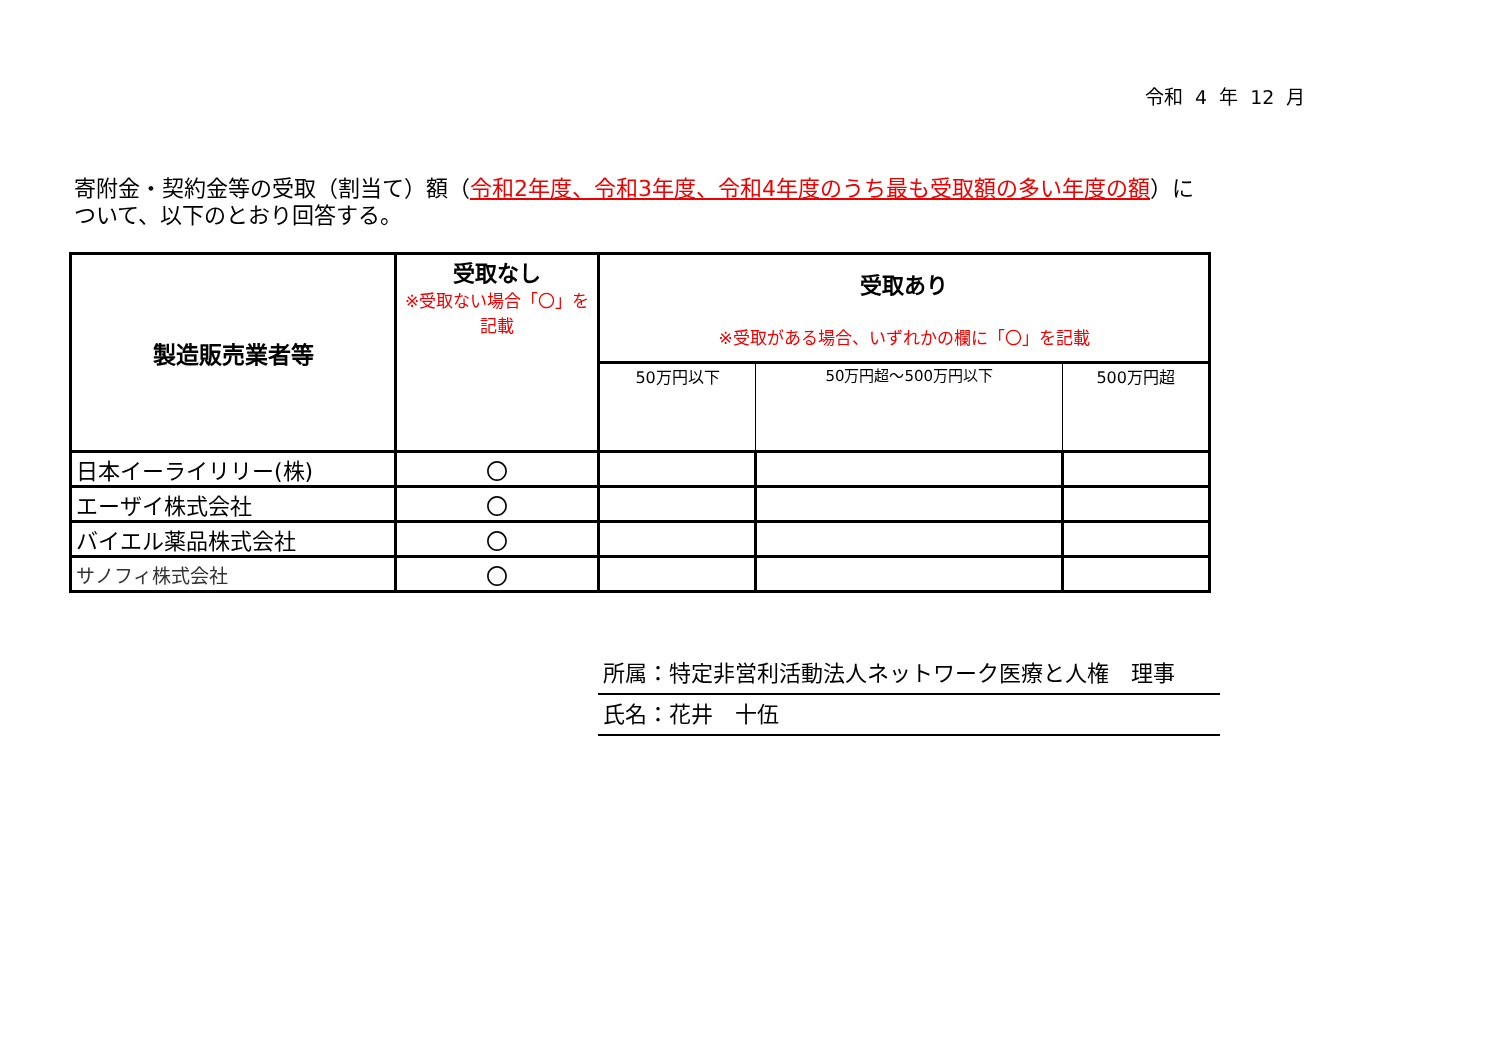令和 4 年 12 月
寄附金・契約金等の受取（割当て）額（令和2年度、令和3年度、令和4年度のうち最も受取額の多い年度の額）について、以下のとおり回答する。
| 製造販売業者等 | 受取なし ※受取ない場合「〇」を 記載 | 受取あり ※受取がある場合、いずれかの欄に「〇」を記載 | | |
| --- | --- | --- | --- | --- |
| | | 50万円以下 | 50万円超～500万円以下 | 500万円超 |
| 日本イーライリリー(株) | 〇 | | | |
| エーザイ株式会社 | 〇 | | | |
| バイエル薬品株式会社 | 〇 | | | |
| サノフィ株式会社 | 〇 | | | |
所属：特定非営利活動法人ネットワーク医療と人権　理事
氏名：花井　十伍